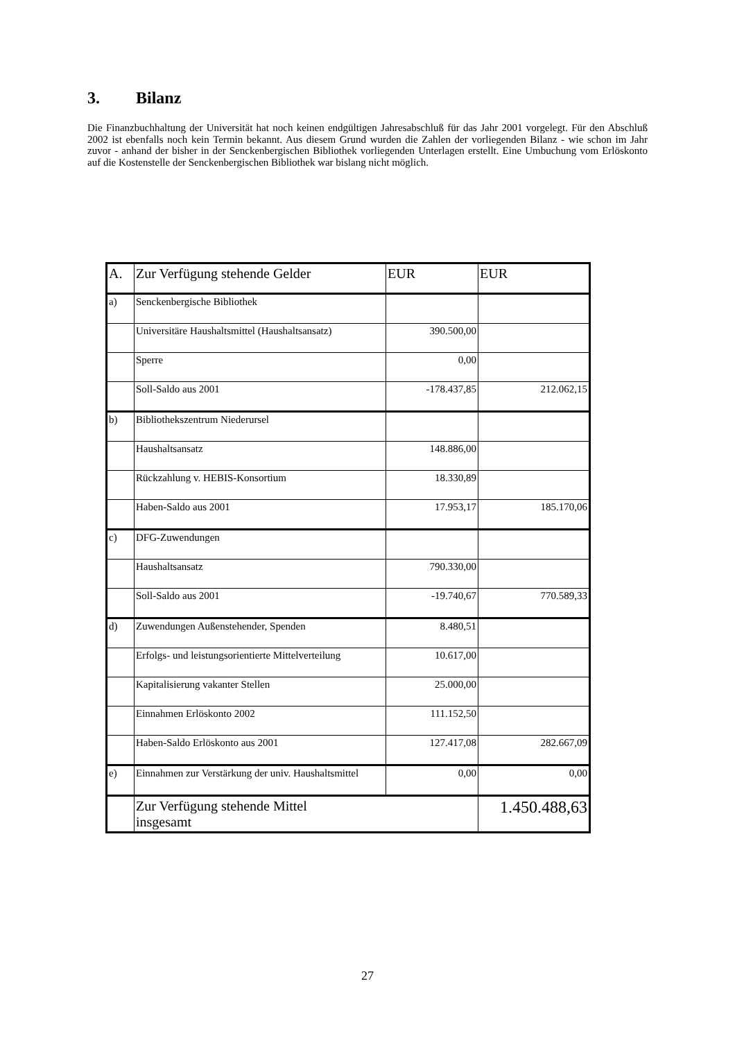3. Bilanz
Die Finanzbuchhaltung der Universität hat noch keinen endgültigen Jahresabschluß für das Jahr 2001 vorgelegt. Für den Abschluß 2002 ist ebenfalls noch kein Termin bekannt. Aus diesem Grund wurden die Zahlen der vorliegenden Bilanz - wie schon im Jahr zuvor - anhand der bisher in der Senckenbergischen Bibliothek vorliegenden Unterlagen erstellt. Eine Umbuchung vom Erlöskonto auf die Kostenstelle der Senckenbergischen Bibliothek war bislang nicht möglich.
| A. | Zur Verfügung stehende Gelder | EUR | EUR |
| a) | Senckenbergische Bibliothek | | |
| | Universitäre Haushaltsmittel (Haushaltsansatz) | 390.500,00 | |
| | Sperre | 0,00 | |
| | Soll-Saldo aus 2001 | -178.437,85 | 212.062,15 |
| b) | Bibliothekszentrum Niederursel | | |
| | Haushaltsansatz | 148.886,00 | |
| | Rückzahlung v. HEBIS-Konsortium | 18.330,89 | |
| | Haben-Saldo aus 2001 | 17.953,17 | 185.170,06 |
| c) | DFG-Zuwendungen | | |
| | Haushaltsansatz | 790.330,00 | |
| | Soll-Saldo aus 2001 | -19.740,67 | 770.589,33 |
| d) | Zuwendungen Außenstehender, Spenden | 8.480,51 | |
| | Erfolgs- und leistungsorientierte Mittelverteilung | 10.617,00 | |
| | Kapitalisierung vakanter Stellen | 25.000,00 | |
| | Einnahmen Erlöskonto 2002 | 111.152,50 | |
| | Haben-Saldo Erlöskonto aus 2001 | 127.417,08 | 282.667,09 |
| e) | Einnahmen zur Verstärkung der univ. Haushaltsmittel | 0,00 | 0,00 |
| | Zur Verfügung stehende Mittel insgesamt | | 1.450.488,63 |
27